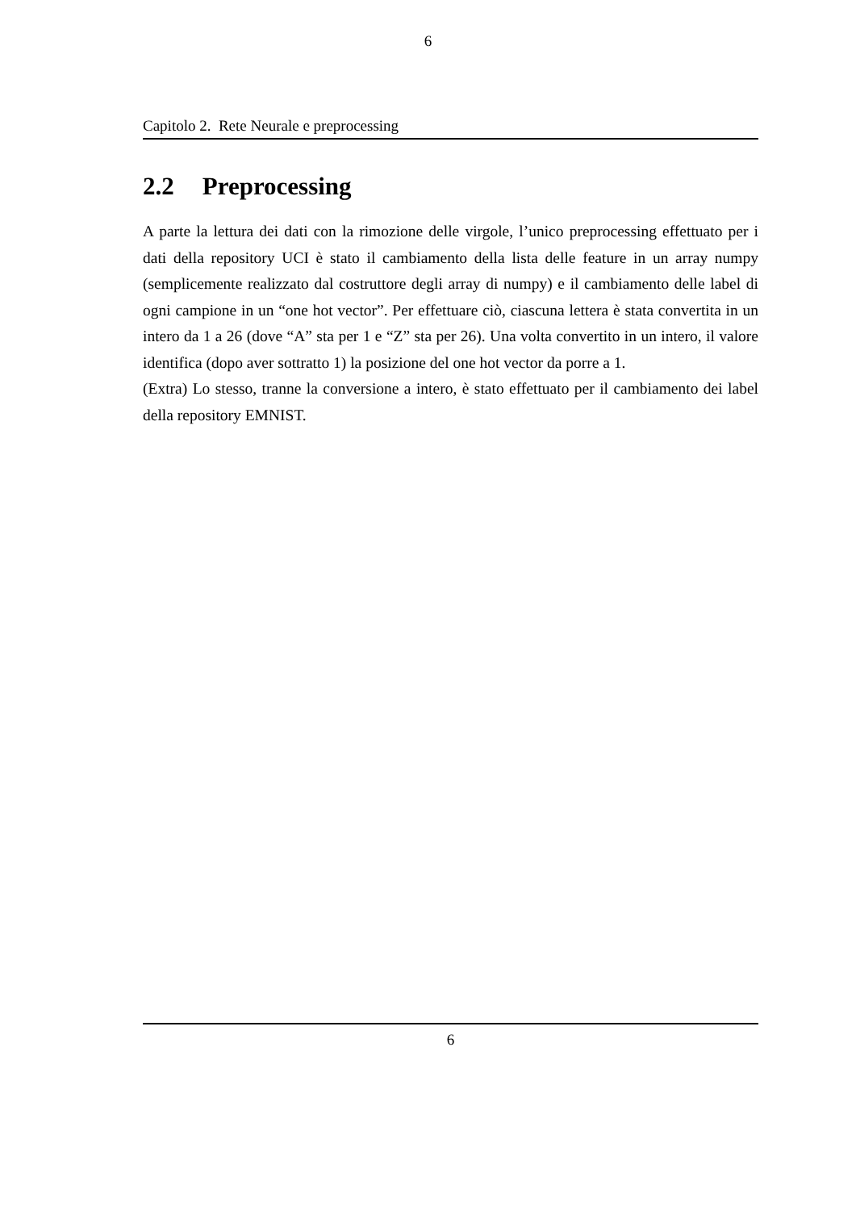6
Capitolo 2. Rete Neurale e preprocessing
2.2 Preprocessing
A parte la lettura dei dati con la rimozione delle virgole, l’unico preprocessing effettuato per i dati della repository UCI è stato il cambiamento della lista delle feature in un array numpy (semplicemente realizzato dal costruttore degli array di numpy) e il cambiamento delle label di ogni campione in un “one hot vector”. Per effettuare ciò, ciascuna lettera è stata convertita in un intero da 1 a 26 (dove “A” sta per 1 e “Z” sta per 26). Una volta convertito in un intero, il valore identifica (dopo aver sottratto 1) la posizione del one hot vector da porre a 1.
(Extra) Lo stesso, tranne la conversione a intero, è stato effettuato per il cambiamento dei label della repository EMNIST.
6